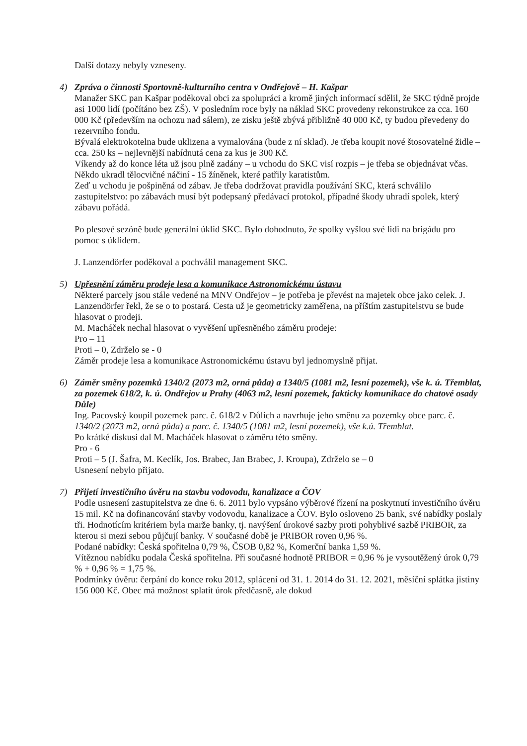Další dotazy nebyly vzneseny.
4) Zpráva o činnosti Sportovně-kulturního centra v Ondřejově – H. Kašpar
Manažer SKC pan Kašpar poděkoval obci za spolupráci a kromě jiných informací sdělil, že SKC týdně projde asi 1000 lidí (počítáno bez ZŠ). V posledním roce byly na náklad SKC provedeny rekonstrukce za cca. 160 000 Kč (především na ochozu nad sálem), ze zisku ještě zbývá přibližně 40 000 Kč, ty budou převedeny do rezervního fondu.
Bývalá elektrokotelna bude uklizena a vymalována (bude z ní sklad). Je třeba koupit nové štosovatelné židle – cca. 250 ks – nejlevnější nabídnutá cena za kus je 300 Kč.
Víkendy až do konce léta už jsou plně zadány – u vchodu do SKC visí rozpis – je třeba se objednávat včas. Někdo ukradl tělocvičné náčiní - 15 žíněnek, které patřily karatistům.
Zeď u vchodu je pošpiněná od zábav. Je třeba dodržovat pravidla používání SKC, která schválilo zastupitelstvo: po zábavách musí být podepsaný předávací protokol, případné škody uhradí spolek, který zábavu pořádá.
Po plesové sezóně bude generální úklid SKC. Bylo dohodnuto, že spolky vyšlou své lidi na brigádu pro pomoc s úklidem.
J. Lanzendörfer poděkoval a pochválil management SKC.
5) Upřesnění záměru prodeje lesa a komunikace Astronomickému ústavu
Některé parcely jsou stále vedené na MNV Ondřejov – je potřeba je převést na majetek obce jako celek. J. Lanzendörfer řekl, že se o to postará. Cesta už je geometricky zaměřena, na příštím zastupitelstvu se bude hlasovat o prodeji.
M. Macháček nechal hlasovat o vyvěšení upřesněného záměru prodeje:
Pro – 11
Proti – 0, Zdrželo se - 0
Záměr prodeje lesa a komunikace Astronomickému ústavu byl jednomyslně přijat.
6) Záměr směny pozemků 1340/2 (2073 m2, orná půda) a 1340/5 (1081 m2, lesní pozemek), vše k. ú. Třemblat, za pozemek 618/2, k. ú. Ondřejov u Prahy (4063 m2, lesní pozemek, fakticky komunikace do chatové osady Důle)
Ing. Pacovský koupil pozemek parc. č. 618/2 v Důlích a navrhuje jeho směnu za pozemky obce parc. č. 1340/2 (2073 m2, orná půda) a parc. č. 1340/5 (1081 m2, lesní pozemek), vše k.ú. Třemblat.
Po krátké diskusi dal M. Macháček hlasovat o záměru této směny.
Pro - 6
Proti – 5 (J. Šafra, M. Keclík, Jos. Brabec, Jan Brabec, J. Kroupa), Zdrželo se – 0
Usnesení nebylo přijato.
7) Přijetí investičního úvěru na stavbu vodovodu, kanalizace a ČOV
Podle usnesení zastupitelstva ze dne 6. 6. 2011 bylo vypsáno výběrové řízení na poskytnutí investičního úvěru 15 mil. Kč na dofinancování stavby vodovodu, kanalizace a ČOV. Bylo osloveno 25 bank, své nabídky poslaly tři. Hodnotícím kritériem byla marže banky, tj. navýšení úrokové sazby proti pohyblivé sazbě PRIBOR, za kterou si mezi sebou půjčují banky. V současné době je PRIBOR roven 0,96 %.
Podané nabídky: Česká spořitelna 0,79 %, ČSOB 0,82 %, Komerční banka 1,59 %.
Vítěznou nabídku podala Česká spořitelna. Při současné hodnotě PRIBOR = 0,96 % je vysoutěžený úrok 0,79 % + 0,96 % = 1,75 %.
Podmínky úvěru: čerpání do konce roku 2012, splácení od 31. 1. 2014 do 31. 12. 2021, měsíční splátka jistiny 156 000 Kč. Obec má možnost splatit úrok předčasně, ale dokud